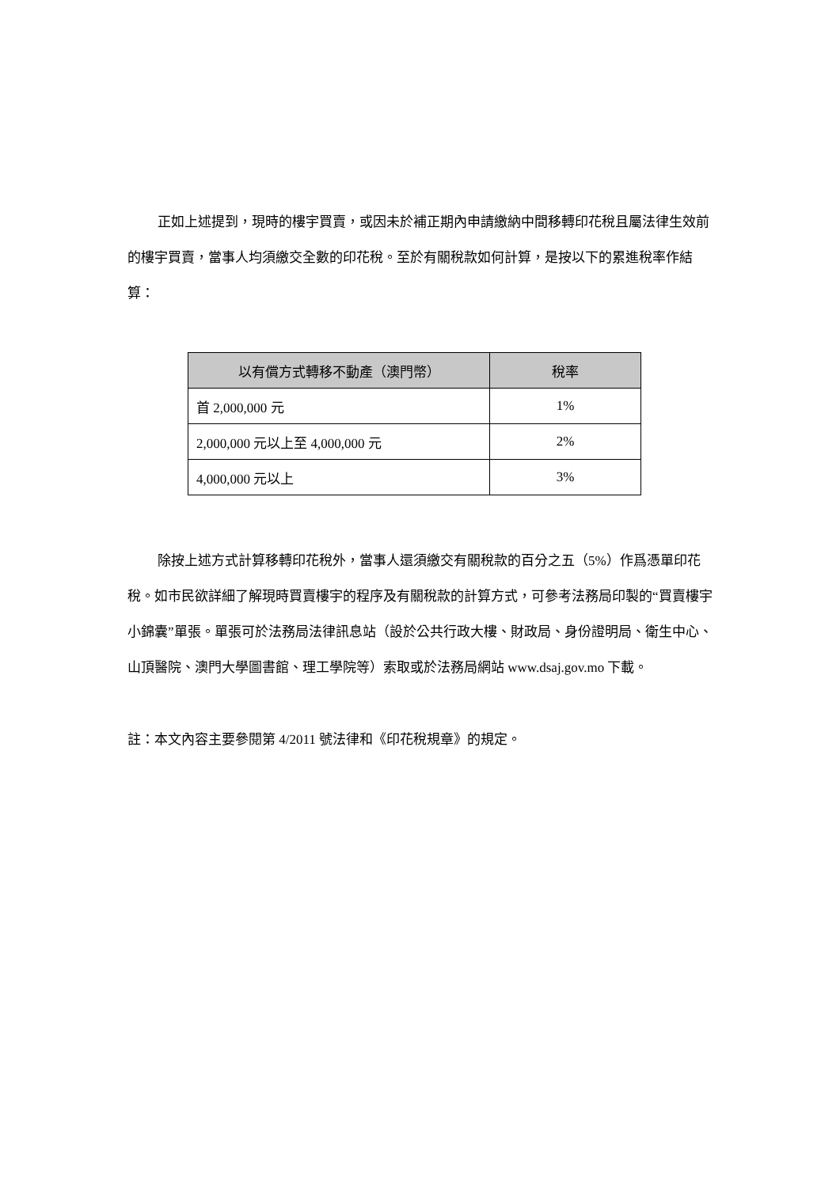正如上述提到，現時的樓宇買賣，或因未於補正期內申請繳納中間移轉印花稅且屬法律生效前的樓宇買賣，當事人均須繳交全數的印花稅。至於有關稅款如何計算，是按以下的累進稅率作結算：
| 以有償方式轉移不動產（澳門幣） | 稅率 |
| --- | --- |
| 首 2,000,000 元 | 1% |
| 2,000,000 元以上至 4,000,000 元 | 2% |
| 4,000,000 元以上 | 3% |
除按上述方式計算移轉印花稅外，當事人還須繳交有關稅款的百分之五（5%）作爲憑單印花稅。如市民欲詳細了解現時買賣樓宇的程序及有關稅款的計算方式，可參考法務局印製的“買賣樓宇小錦囊”單張。單張可於法務局法律訊息站（設於公共行政大樓、財政局、身份證明局、衛生中心、山頂醫院、澳門大學圖書館、理工學院等）索取或於法務局網站 www.dsaj.gov.mo 下載。
註：本文內容主要參閱第 4/2011 號法律和《印花稅規章》的規定。